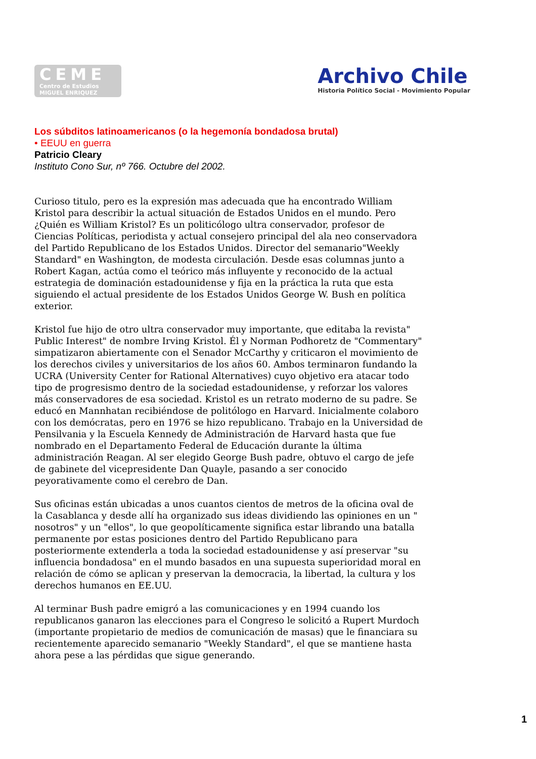CEME
Centro de Estudios
MIGUEL ENRIQUEZ
Archivo Chile
Historia Político Social - Movimiento Popular
Los súbditos latinoamericanos (o la hegemonía bondadosa brutal)
• EEUU en guerra
Patricio Cleary
Instituto Cono Sur, nº 766. Octubre del 2002.
Curioso titulo, pero es la expresión mas adecuada que ha encontrado William Kristol para describir la actual situación de Estados Unidos en el mundo. Pero ¿Quién es William Kristol? Es un politicólogo ultra conservador, profesor de Ciencias Políticas, periodista y actual consejero principal del ala neo conservadora del Partido Republicano de los Estados Unidos. Director del semanario"Weekly Standard" en Washington, de modesta circulación. Desde esas columnas junto a Robert Kagan, actúa como el teórico más influyente y reconocido de la actual estrategia de dominación estadounidense y fija en la práctica la ruta que esta siguiendo el actual presidente de los Estados Unidos George W. Bush en política exterior.
Kristol fue hijo de otro ultra conservador muy importante, que editaba la revista" Public Interest" de nombre Irving Kristol. Él y Norman Podhoretz de "Commentary" simpatizaron abiertamente con el Senador McCarthy y criticaron el movimiento de los derechos civiles y universitarios de los años 60. Ambos terminaron fundando la UCRA (University Center for Rational Alternatives) cuyo objetivo era atacar todo tipo de progresismo dentro de la sociedad estadounidense, y reforzar los valores más conservadores de esa sociedad. Kristol es un retrato moderno de su padre. Se educó en Mannhatan recibiéndose de politólogo en Harvard. Inicialmente colaboro con los demócratas, pero en 1976 se hizo republicano. Trabajo en la Universidad de Pensilvania y la Escuela Kennedy de Administración de Harvard hasta que fue nombrado en el Departamento Federal de Educación durante la última administración Reagan. Al ser elegido George Bush padre, obtuvo el cargo de jefe de gabinete del vicepresidente Dan Quayle, pasando a ser conocido peyorativamente como el cerebro de Dan.
Sus oficinas están ubicadas a unos cuantos cientos de metros de la oficina oval de la Casablanca y desde allí ha organizado sus ideas dividiendo las opiniones en un " nosotros" y un "ellos", lo que geopolíticamente significa estar librando una batalla permanente por estas posiciones dentro del Partido Republicano para posteriormente extenderla a toda la sociedad estadounidense y así preservar "su influencia bondadosa" en el mundo basados en una supuesta superioridad moral en relación de cómo se aplican y preservan la democracia, la libertad, la cultura y los derechos humanos en EE.UU.
Al terminar Bush padre emigró a las comunicaciones y en 1994 cuando los republicanos ganaron las elecciones para el Congreso le solicitó a Rupert Murdoch (importante propietario de medios de comunicación de masas) que le financiara su recientemente aparecido semanario "Weekly Standard", el que se mantiene hasta ahora pese a las pérdidas que sigue generando.
1